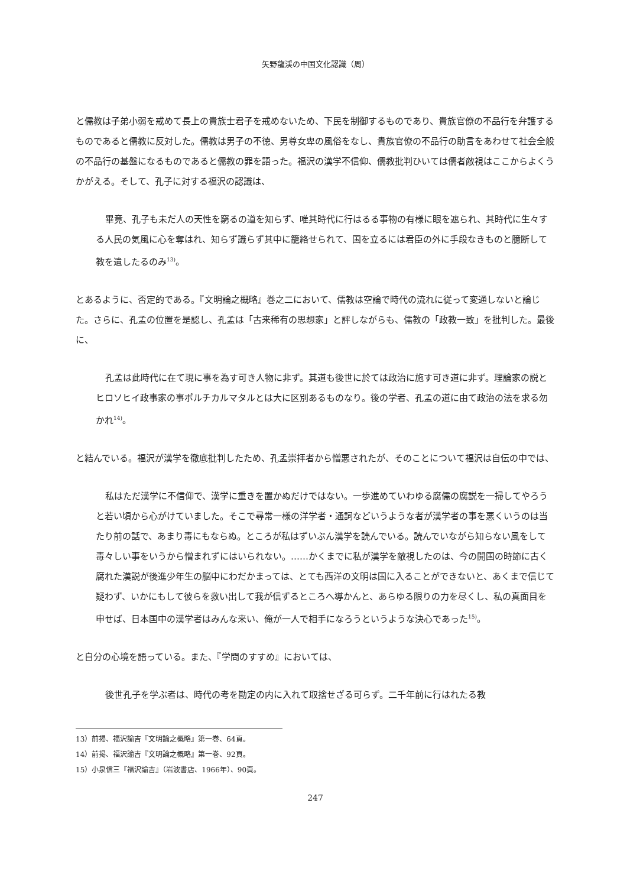矢野龍渓の中国文化認識（周）
と儒教は子弟小弱を戒めて長上の貴族士君子を戒めないため、下民を制御するものであり、貴族官僚の不品行を弁護するものであると儒教に反対した。儒教は男子の不徳、男尊女卑の風俗をなし、貴族官僚の不品行の助言をあわせて社会全般の不品行の基盤になるものであると儒教の罪を語った。福沢の漢学不信仰、儒教批判ひいては儒者敵視はここからよくうかがえる。そして、孔子に対する福沢の認識は、
畢竟、孔子も未だ人の天性を窮るの道を知らず、唯其時代に行はるる事物の有様に眼を遮られ、其時代に生々する人民の気風に心を奪はれ、知らず識らず其中に籠絡せられて、国を立るには君臣の外に手段なきものと臆断して教を遺したるのみ<sup>13)</sup>。
とあるように、否定的である。『文明論之概略』巻之二において、儒教は空論で時代の流れに従って変通しないと論じた。さらに、孔孟の位置を是認し、孔孟は「古来稀有の思想家」と評しながらも、儒教の「政教一致」を批判した。最後に、
孔孟は此時代に在て現に事を為す可き人物に非ず。其道も後世に於ては政治に施す可き道に非ず。理論家の説とヒロソヒイ政事家の事ポルチカルマタルとは大に区別あるものなり。後の学者、孔孟の道に由て政治の法を求る勿かれ<sup>14)</sup>。
と結んでいる。福沢が漢学を徹底批判したため、孔孟崇拝者から憎悪されたが、そのことについて福沢は自伝の中では、
私はただ漢学に不信仰で、漢学に重きを置かぬだけではない。一歩進めていわゆる腐儒の腐説を一掃してやろうと若い頃から心がけていました。そこで尋常一様の洋学者・通詞などいうような者が漢学者の事を悪くいうのは当たり前の話で、あまり毒にもならぬ。ところが私はずいぶん漢学を読んでいる。読んでいながら知らない風をして毒々しい事をいうから憎まれずにはいられない。……かくまでに私が漢学を敵視したのは、今の開国の時節に古く腐れた漢説が後進少年生の脳中にわだかまっては、とても西洋の文明は国に入ることができないと、あくまで信じて疑わず、いかにもして彼らを救い出して我が信ずるところへ導かんと、あらゆる限りの力を尽くし、私の真面目を申せば、日本国中の漢学者はみんな来い、俺が一人で相手になろうというような決心であった<sup>15)</sup>。
と自分の心境を語っている。また、『学問のすすめ』においては、
後世孔子を学ぶ者は、時代の考を勘定の内に入れて取捨せざる可らず。二千年前に行はれたる教
13）前掲、福沢諭吉『文明論之概略』第一巻、64頁。
14）前掲、福沢諭吉『文明論之概略』第一巻、92頁。
15）小泉信三『福沢諭吉』（岩波書店、1966年）、90頁。
247